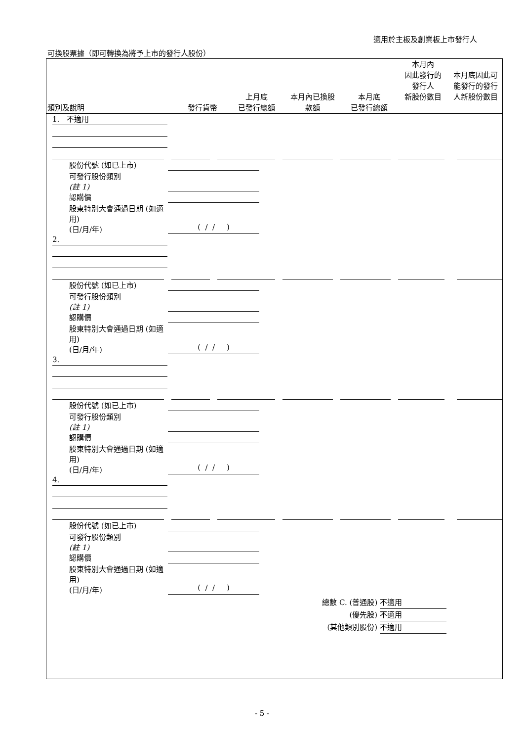適用於主板及創業板上市發行人
可換股票據（即可轉換為將予上市的發行人股份）
| 類別及說明 | 發行貨幣 | 上月底 已發行總額 | 本月內已換股 款額 | 本月底 已發行總額 | 本月內 因此發行的 發行人 新股份數目 | 本月底因此可 能發行的發行 人新股份數目 |
| --- | --- | --- | --- | --- | --- | --- |
1. 不適用
股份代號 (如已上市)
可發行股份類別
(註 1)
認購價
股東特別大會通過日期 (如適用)
(日/月/年)
( / / )
2.
股份代號 (如已上市)
可發行股份類別
(註 1)
認購價
股東特別大會通過日期 (如適用)
(日/月/年)
( / / )
3.
股份代號 (如已上市)
可發行股份類別
(註 1)
認購價
股東特別大會通過日期 (如適用)
(日/月/年)
( / / )
4.
股份代號 (如已上市)
可發行股份類別
(註 1)
認購價
股東特別大會通過日期 (如適用)
(日/月/年)
( / / )
總數 C. (普通股) 不適用
(優先股) 不適用
(其他類別股份) 不適用
- 5 -